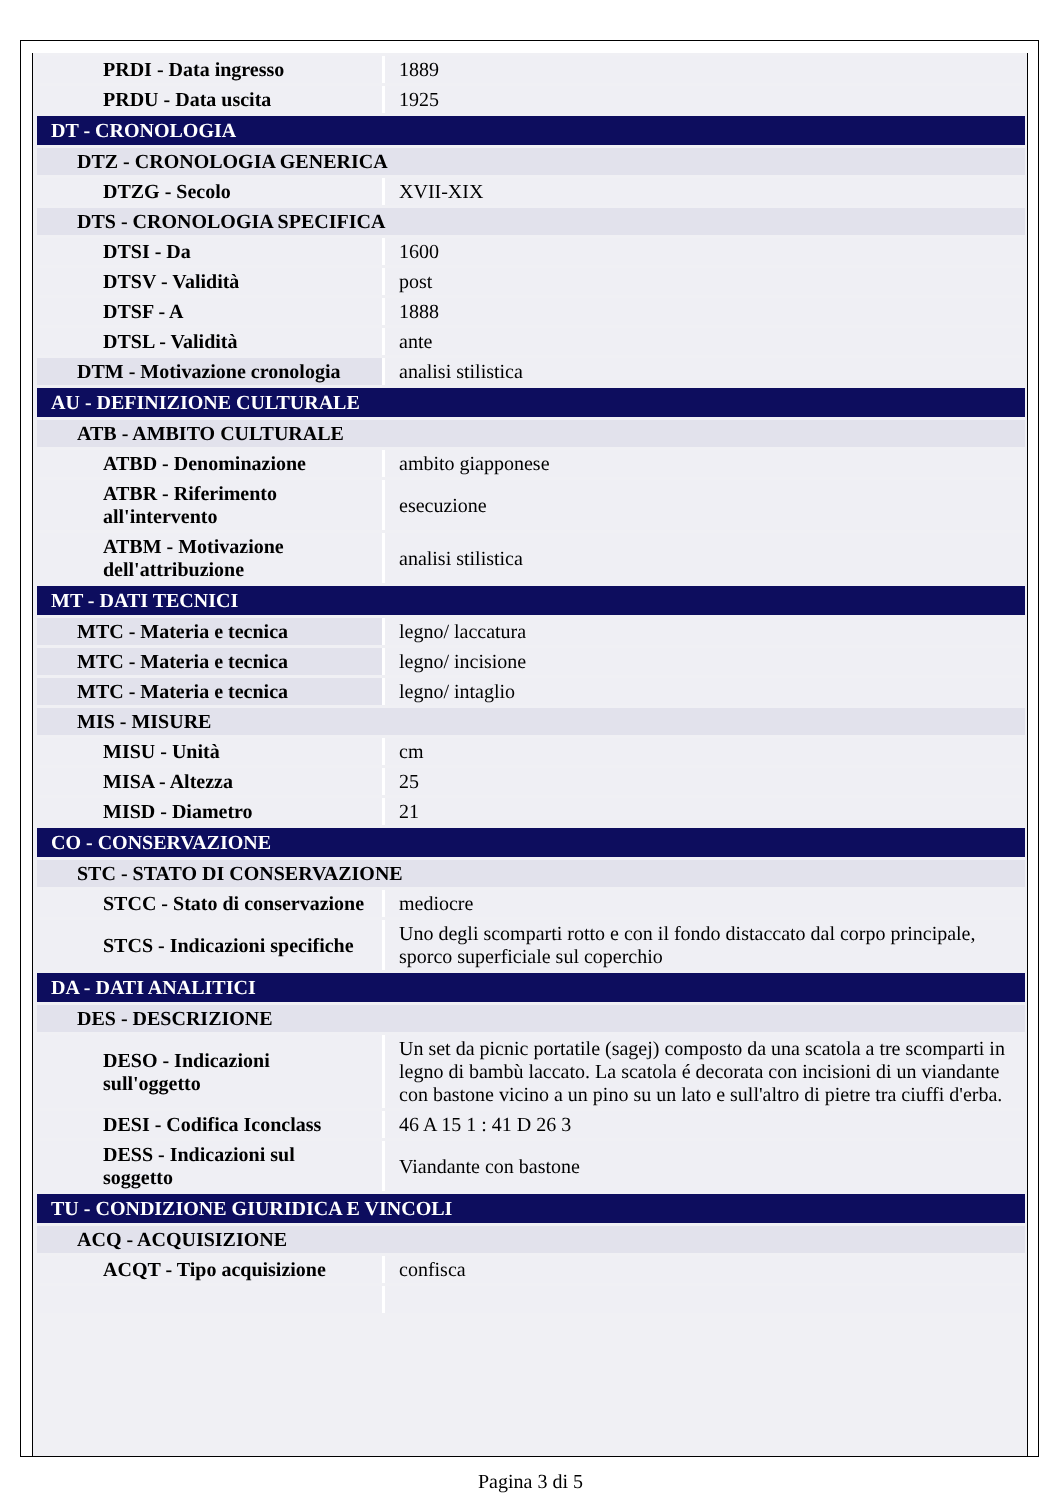| PRDI - Data ingresso | 1889 |
| PRDU - Data uscita | 1925 |
| DT - CRONOLOGIA | |
| DTZ - CRONOLOGIA GENERICA | |
| DTZG - Secolo | XVII-XIX |
| DTS - CRONOLOGIA SPECIFICA | |
| DTSI - Da | 1600 |
| DTSV - Validità | post |
| DTSF - A | 1888 |
| DTSL - Validità | ante |
| DTM - Motivazione cronologia | analisi stilistica |
| AU - DEFINIZIONE CULTURALE | |
| ATB - AMBITO CULTURALE | |
| ATBD - Denominazione | ambito giapponese |
| ATBR - Riferimento all'intervento | esecuzione |
| ATBM - Motivazione dell'attribuzione | analisi stilistica |
| MT - DATI TECNICI | |
| MTC - Materia e tecnica | legno/ laccatura |
| MTC - Materia e tecnica | legno/ incisione |
| MTC - Materia e tecnica | legno/ intaglio |
| MIS - MISURE | |
| MISU - Unità | cm |
| MISA - Altezza | 25 |
| MISD - Diametro | 21 |
| CO - CONSERVAZIONE | |
| STC - STATO DI CONSERVAZIONE | |
| STCC - Stato di conservazione | mediocre |
| STCS - Indicazioni specifiche | Uno degli scomparti rotto e con il fondo distaccato dal corpo principale, sporco superficiale sul coperchio |
| DA - DATI ANALITICI | |
| DES - DESCRIZIONE | |
| DESO - Indicazioni sull'oggetto | Un set da picnic portatile (sagej) composto da una scatola a tre scomparti in legno di bambù laccato. La scatola é decorata con incisioni di un viandante con bastone vicino a un pino su un lato e sull'altro di pietre tra ciuffi d'erba. |
| DESI - Codifica Iconclass | 46 A 15 1 : 41 D 26 3 |
| DESS - Indicazioni sul soggetto | Viandante con bastone |
| TU - CONDIZIONE GIURIDICA E VINCOLI | |
| ACQ - ACQUISIZIONE | |
| ACQT - Tipo acquisizione | confisca |
Pagina 3 di 5